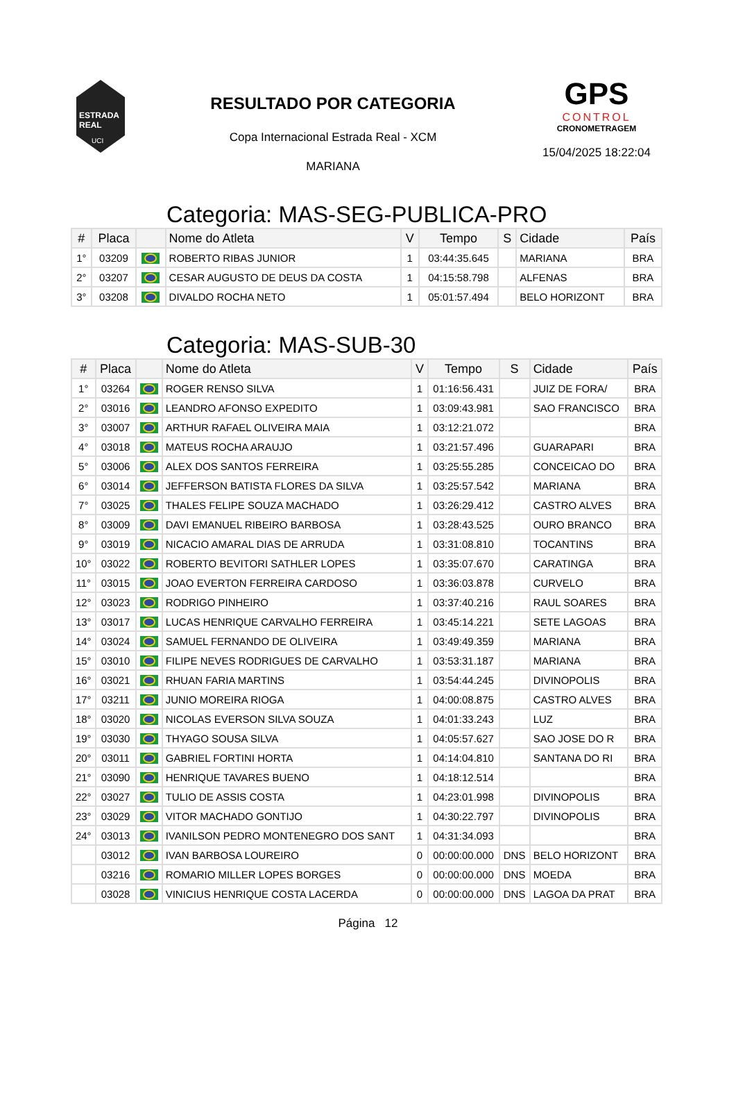ESTRADA
REAL
UCI
RESULTADO POR CATEGORIA
Copa Internacional Estrada Real - XCM
MARIANA
GPS
CONTROL
CRONOMETRAGEM
15/04/2025 18:22:04
Categoria: MAS-SEG-PUBLICA-PRO
| # | Placa | | Nome do Atleta | V | Tempo | S | Cidade | País |
| --- | --- | --- | --- | --- | --- | --- | --- | --- |
| 1° | 03209 | | ROBERTO RIBAS JUNIOR | 1 | 03:44:35.645 | | MARIANA | BRA |
| 2° | 03207 | | CESAR AUGUSTO DE DEUS DA COSTA | 1 | 04:15:58.798 | | ALFENAS | BRA |
| 3° | 03208 | | DIVALDO ROCHA NETO | 1 | 05:01:57.494 | | BELO HORIZONT | BRA |
Categoria: MAS-SUB-30
| # | Placa | | Nome do Atleta | V | Tempo | S | Cidade | País |
| --- | --- | --- | --- | --- | --- | --- | --- | --- |
| 1° | 03264 | | ROGER RENSO SILVA | 1 | 01:16:56.431 | | JUIZ DE FORA/ | BRA |
| 2° | 03016 | | LEANDRO AFONSO EXPEDITO | 1 | 03:09:43.981 | | SAO FRANCISCO | BRA |
| 3° | 03007 | | ARTHUR RAFAEL OLIVEIRA MAIA | 1 | 03:12:21.072 | | | BRA |
| 4° | 03018 | | MATEUS ROCHA ARAUJO | 1 | 03:21:57.496 | | GUARAPARI | BRA |
| 5° | 03006 | | ALEX DOS SANTOS FERREIRA | 1 | 03:25:55.285 | | CONCEICAO DO | BRA |
| 6° | 03014 | | JEFFERSON BATISTA FLORES DA SILVA | 1 | 03:25:57.542 | | MARIANA | BRA |
| 7° | 03025 | | THALES FELIPE SOUZA MACHADO | 1 | 03:26:29.412 | | CASTRO ALVES | BRA |
| 8° | 03009 | | DAVI EMANUEL RIBEIRO BARBOSA | 1 | 03:28:43.525 | | OURO BRANCO | BRA |
| 9° | 03019 | | NICACIO AMARAL DIAS DE ARRUDA | 1 | 03:31:08.810 | | TOCANTINS | BRA |
| 10° | 03022 | | ROBERTO BEVITORI SATHLER LOPES | 1 | 03:35:07.670 | | CARATINGA | BRA |
| 11° | 03015 | | JOAO EVERTON FERREIRA CARDOSO | 1 | 03:36:03.878 | | CURVELO | BRA |
| 12° | 03023 | | RODRIGO PINHEIRO | 1 | 03:37:40.216 | | RAUL SOARES | BRA |
| 13° | 03017 | | LUCAS HENRIQUE CARVALHO FERREIRA | 1 | 03:45:14.221 | | SETE LAGOAS | BRA |
| 14° | 03024 | | SAMUEL FERNANDO DE OLIVEIRA | 1 | 03:49:49.359 | | MARIANA | BRA |
| 15° | 03010 | | FILIPE NEVES RODRIGUES DE CARVALHO | 1 | 03:53:31.187 | | MARIANA | BRA |
| 16° | 03021 | | RHUAN FARIA MARTINS | 1 | 03:54:44.245 | | DIVINOPOLIS | BRA |
| 17° | 03211 | | JUNIO MOREIRA RIOGA | 1 | 04:00:08.875 | | CASTRO ALVES | BRA |
| 18° | 03020 | | NICOLAS EVERSON SILVA SOUZA | 1 | 04:01:33.243 | | LUZ | BRA |
| 19° | 03030 | | THYAGO SOUSA SILVA | 1 | 04:05:57.627 | | SAO JOSE DO R | BRA |
| 20° | 03011 | | GABRIEL FORTINI HORTA | 1 | 04:14:04.810 | | SANTANA DO RI | BRA |
| 21° | 03090 | | HENRIQUE TAVARES BUENO | 1 | 04:18:12.514 | | | BRA |
| 22° | 03027 | | TULIO DE ASSIS COSTA | 1 | 04:23:01.998 | | DIVINOPOLIS | BRA |
| 23° | 03029 | | VITOR MACHADO GONTIJO | 1 | 04:30:22.797 | | DIVINOPOLIS | BRA |
| 24° | 03013 | | IVANILSON PEDRO MONTENEGRO DOS SANT | 1 | 04:31:34.093 | | | BRA |
| | 03012 | | IVAN BARBOSA LOUREIRO | 0 | 00:00:00.000 | DNS | BELO HORIZONT | BRA |
| | 03216 | | ROMARIO MILLER LOPES BORGES | 0 | 00:00:00.000 | DNS | MOEDA | BRA |
| | 03028 | | VINICIUS HENRIQUE COSTA LACERDA | 0 | 00:00:00.000 | DNS | LAGOA DA PRAT | BRA |
Página 12